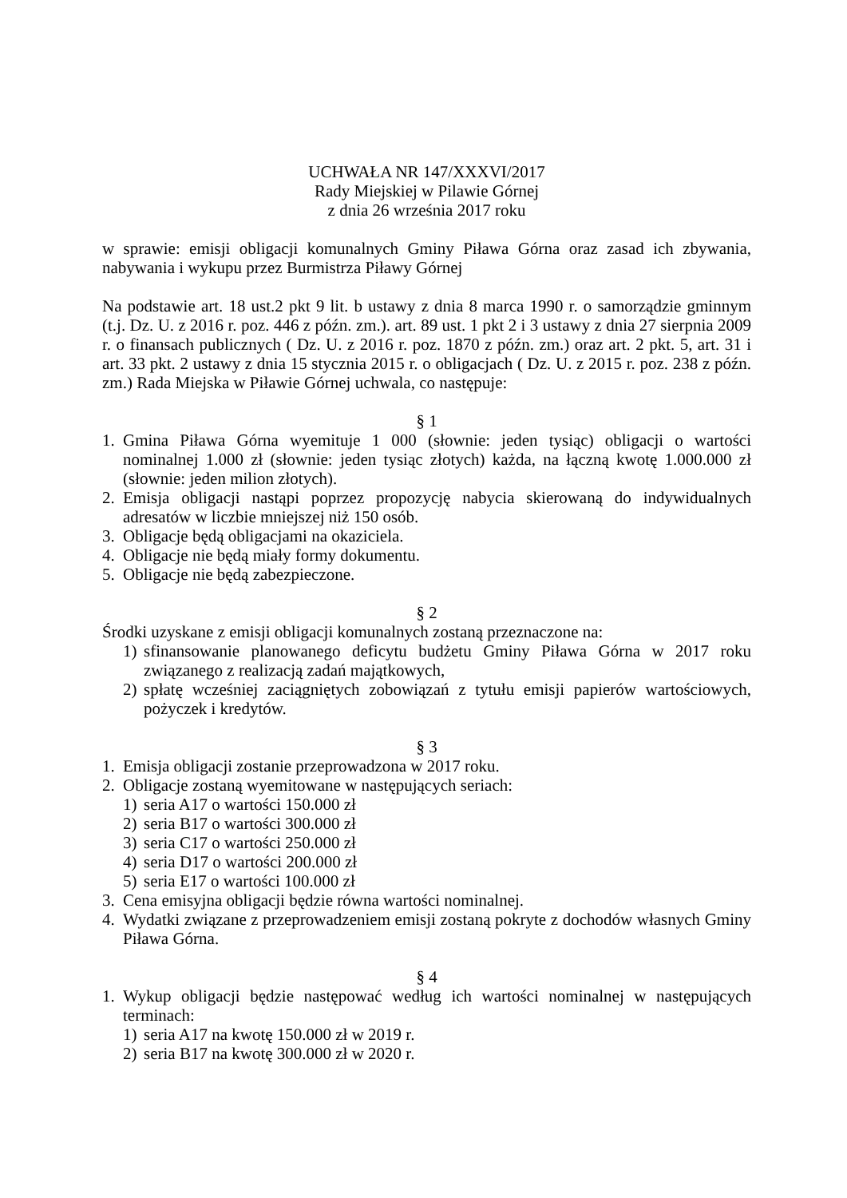UCHWAŁA NR 147/XXXVI/2017
Rady Miejskiej w Pilawie Górnej
z dnia 26 września 2017 roku
w sprawie: emisji obligacji komunalnych Gminy Piława Górna oraz zasad ich zbywania, nabywania i wykupu przez Burmistrza Piławy Górnej
Na podstawie art. 18 ust.2 pkt 9 lit. b ustawy z dnia 8 marca 1990 r. o samorządzie gminnym (t.j. Dz. U. z 2016 r. poz. 446 z późn. zm.). art. 89 ust. 1 pkt 2 i 3 ustawy z dnia 27 sierpnia 2009 r. o finansach publicznych ( Dz. U. z 2016 r. poz. 1870 z późn. zm.) oraz art. 2 pkt. 5, art. 31 i art. 33 pkt. 2 ustawy z dnia 15 stycznia 2015 r. o obligacjach ( Dz. U. z 2015 r. poz. 238 z późn. zm.) Rada Miejska w Piławie Górnej uchwala, co następuje:
§ 1
1. Gmina Piława Górna wyemituje 1 000 (słownie: jeden tysiąc) obligacji o wartości nominalnej 1.000 zł (słownie: jeden tysiąc złotych) każda, na łączną kwotę 1.000.000 zł (słownie: jeden milion złotych).
2. Emisja obligacji nastąpi poprzez propozycję nabycia skierowaną do indywidualnych adresatów w liczbie mniejszej niż 150 osób.
3. Obligacje będą obligacjami na okaziciela.
4. Obligacje nie będą miały formy dokumentu.
5. Obligacje nie będą zabezpieczone.
§ 2
Środki uzyskane z emisji obligacji komunalnych zostaną przeznaczone na:
1) sfinansowanie planowanego deficytu budżetu Gminy Piława Górna w 2017 roku związanego z realizacją zadań majątkowych,
2) spłatę wcześniej zaciągniętych zobowiązań z tytułu emisji papierów wartościowych, pożyczek i kredytów.
§ 3
1. Emisja obligacji zostanie przeprowadzona w 2017 roku.
2. Obligacje zostaną wyemitowane w następujących seriach:
1) seria A17 o wartości 150.000 zł
2) seria B17 o wartości 300.000 zł
3) seria C17 o wartości 250.000 zł
4) seria D17 o wartości 200.000 zł
5) seria E17 o wartości 100.000 zł
3. Cena emisyjna obligacji będzie równa wartości nominalnej.
4. Wydatki związane z przeprowadzeniem emisji zostaną pokryte z dochodów własnych Gminy Piława Górna.
§ 4
1. Wykup obligacji będzie następować według ich wartości nominalnej w następujących terminach:
1) seria A17 na kwotę 150.000 zł w 2019 r.
2) seria B17 na kwotę 300.000 zł w 2020 r.